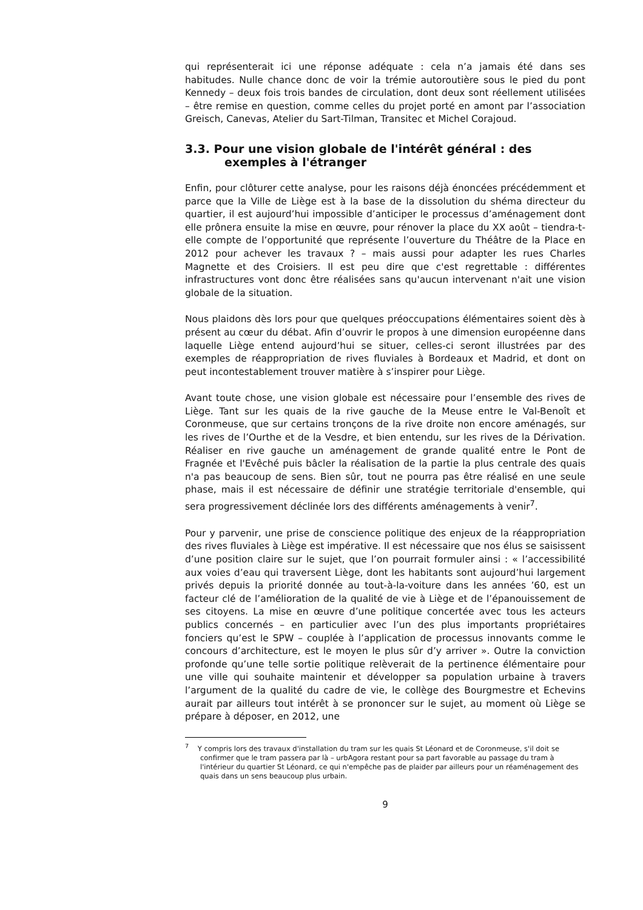qui représenterait ici une réponse adéquate : cela n’a jamais été dans ses habitudes. Nulle chance donc de voir la trémie autoroutière sous le pied du pont Kennedy – deux fois trois bandes de circulation, dont deux sont réellement utilisées – être remise en question, comme celles du projet porté en amont par l’association Greisch, Canevas, Atelier du Sart-Tilman, Transitec et Michel Corajoud.
3.3. Pour une vision globale de l'intérêt général : des exemples à l'étranger
Enfin, pour clôturer cette analyse, pour les raisons déjà énoncées précédemment et parce que la Ville de Liège est à la base de la dissolution du shéma directeur du quartier, il est aujourd’hui impossible d’anticiper le processus d’aménagement dont elle prônera ensuite la mise en œuvre, pour rénover la place du XX août – tiendra-t-elle compte de l’opportunité que représente l’ouverture du Théâtre de la Place en 2012 pour achever les travaux ? – mais aussi pour adapter les rues Charles Magnette et des Croisiers. Il est peu dire que c'est regrettable : différentes infrastructures vont donc être réalisées sans qu'aucun intervenant n'ait une vision globale de la situation.
Nous plaidons dès lors pour que quelques préoccupations élémentaires soient dès à présent au cœur du débat. Afin d’ouvrir le propos à une dimension européenne dans laquelle Liège entend aujourd’hui se situer, celles-ci seront illustrées par des exemples de réappropriation de rives fluviales à Bordeaux et Madrid, et dont on peut incontestablement trouver matière à s’inspirer pour Liège.
Avant toute chose, une vision globale est nécessaire pour l’ensemble des rives de Liège. Tant sur les quais de la rive gauche de la Meuse entre le Val-Benoît et Coronmeuse, que sur certains tronçons de la rive droite non encore aménagés, sur les rives de l’Ourthe et de la Vesdre, et bien entendu, sur les rives de la Dérivation. Réaliser en rive gauche un aménagement de grande qualité entre le Pont de Fragnée et l'Evêché puis bâcler la réalisation de la partie la plus centrale des quais n'a pas beaucoup de sens. Bien sûr, tout ne pourra pas être réalisé en une seule phase, mais il est nécessaire de définir une stratégie territoriale d'ensemble, qui sera progressivement déclinée lors des différents aménagements à venir<sup>7</sup>.
Pour y parvenir, une prise de conscience politique des enjeux de la réappropriation des rives fluviales à Liège est impérative. Il est nécessaire que nos élus se saisissent d’une position claire sur le sujet, que l’on pourrait formuler ainsi : « l’accessibilité aux voies d’eau qui traversent Liège, dont les habitants sont aujourd’hui largement privés depuis la priorité donnée au tout-à-la-voiture dans les années ’60, est un facteur clé de l’amélioration de la qualité de vie à Liège et de l’épanouissement de ses citoyens. La mise en œuvre d’une politique concertée avec tous les acteurs publics concernés – en particulier avec l’un des plus importants propriétaires fonciers qu’est le SPW – couplée à l’application de processus innovants comme le concours d’architecture, est le moyen le plus sûr d’y arriver ». Outre la conviction profonde qu’une telle sortie politique relèverait de la pertinence élémentaire pour une ville qui souhaite maintenir et développer sa population urbaine à travers l’argument de la qualité du cadre de vie, le collège des Bourgmestre et Echevins aurait par ailleurs tout intérêt à se prononcer sur le sujet, au moment où Liège se prépare à déposer, en 2012, une
<sup>7</sup> Y compris lors des travaux d'installation du tram sur les quais St Léonard et de Coronmeuse, s'il doit se confirmer que le tram passera par là – urbAgora restant pour sa part favorable au passage du tram à l'intérieur du quartier St Léonard, ce qui n'empêche pas de plaider par ailleurs pour un réaménagement des quais dans un sens beaucoup plus urbain.
9